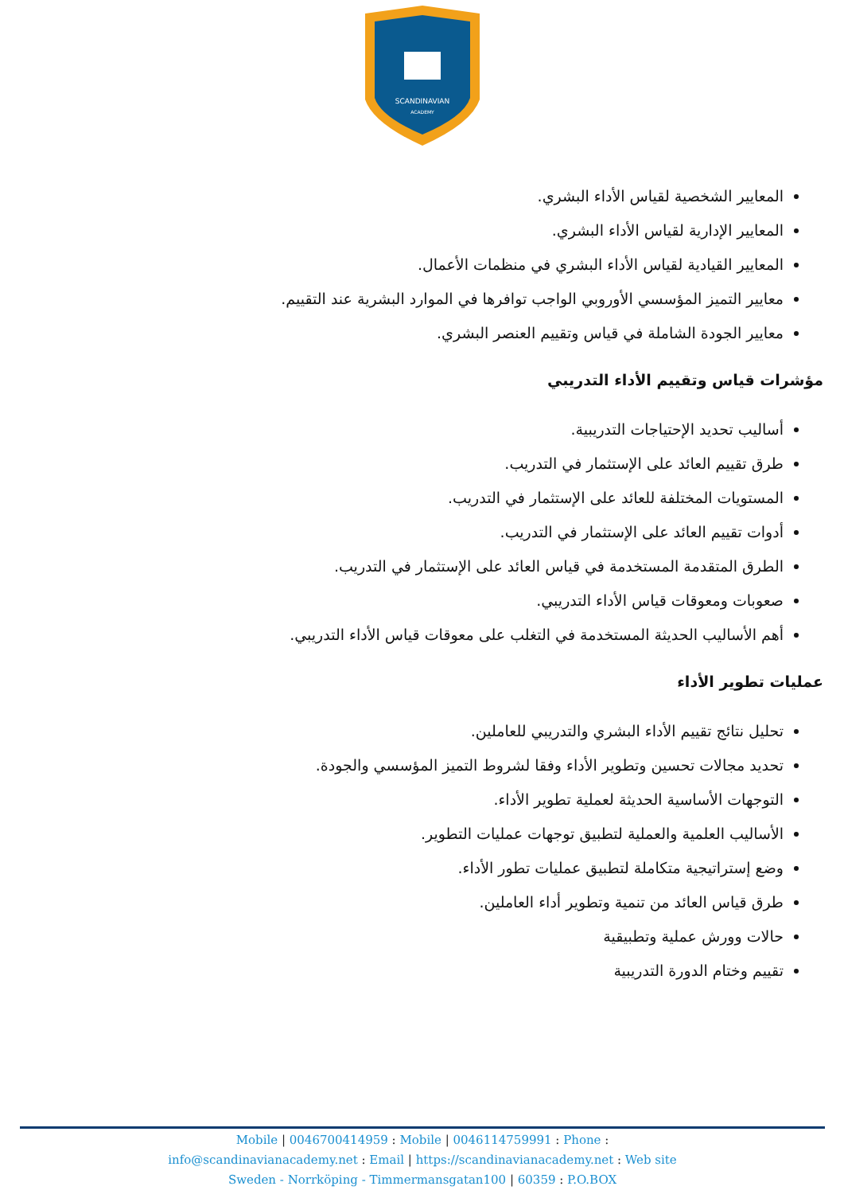SCANDINAVIAN
ACADEMY
المعايير الشخصية لقياس الأداء البشري.
المعايير الإدارية لقياس الأداء البشري.
المعايير القيادية لقياس الأداء البشري في منظمات الأعمال.
معايير التميز المؤسسي الأوروبي الواجب توافرها في الموارد البشرية عند التقييم.
معايير الجودة الشاملة في قياس وتقييم العنصر البشري.
مؤشرات قياس وتقييم الأداء التدريبي
أساليب تحديد الإحتياجات التدريبية.
طرق تقييم العائد على الإستثمار في التدريب.
المستويات المختلفة للعائد على الإستثمار في التدريب.
أدوات تقييم العائد على الإستثمار في التدريب.
الطرق المتقدمة المستخدمة في قياس العائد على الإستثمار في التدريب.
صعوبات ومعوقات قياس الأداء التدريبي.
أهم الأساليب الحديثة المستخدمة في التغلب على معوقات قياس الأداء التدريبي.
عمليات تطوير الأداء
تحليل نتائج تقييم الأداء البشري والتدريبي للعاملين.
تحديد مجالات تحسين وتطوير الأداء وفقا لشروط التميز المؤسسي والجودة.
التوجهات الأساسية الحديثة لعملية تطوير الأداء.
الأساليب العلمية والعملية لتطبيق توجهات عمليات التطوير.
وضع إستراتيجية متكاملة لتطبيق عمليات تطور الأداء.
طرق قياس العائد من تنمية وتطوير أداء العاملين.
حالات وورش عملية وتطبيقية
تقييم وختام الدورة التدريبية
Mobile | 0046700414959 : Mobile | 0046114759991 : Phone :
info@scandinavianacademy.net : Email | https://scandinavianacademy.net : Web site
Sweden - Norrköping - Timmermansgatan100 | 60359 : P.O.BOX